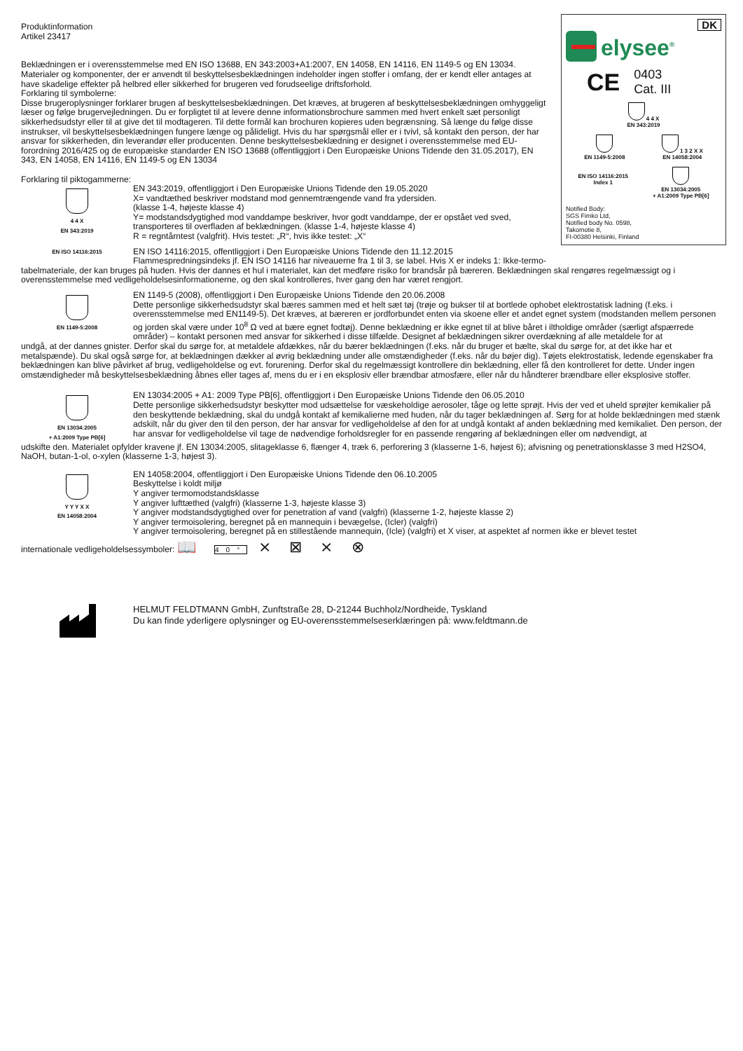DK
elysee<sup>®</sup>
CE 0403
Cat. III
4 4 X
EN 343:2019
EN 1149-5:2008 1 3 2 X X
EN 14058:2004
EN ISO 14116:2015
Index 1
EN 13034:2005
+ A1:2009 Type PB[6]
Notified Body:
SGS Fimko Ltd,
Notified body No. 0598,
Takomotie 8,
FI-00380 Helsinki, Finland
Produktinformation
Artikel 23417
Beklædningen er i overensstemmelse med EN ISO 13688, EN 343:2003+A1:2007, EN 14058, EN 14116, EN 1149-5 og EN 13034. Materialer og komponenter, der er anvendt til beskyttelsesbeklædningen indeholder ingen stoffer i omfang, der er kendt eller antages at have skadelige effekter på helbred eller sikkerhed for brugeren ved forudseelige driftsforhold.
Forklaring til symbolerne:
Disse brugeroplysninger forklarer brugen af beskyttelsesbeklædningen. Det kræves, at brugeren af beskyttelsesbeklædningen omhyggeligt læser og følge brugervejledningen. Du er forpligtet til at levere denne informationsbrochure sammen med hvert enkelt sæt personligt sikkerhedsudstyr eller til at give det til modtageren. Til dette formål kan brochuren kopieres uden begrænsning. Så længe du følge disse instrukser, vil beskyttelsesbeklædningen fungere længe og pålideligt. Hvis du har spørgsmål eller er i tvivl, så kontakt den person, der har ansvar for sikkerheden, din leverandør eller producenten. Denne beskyttelsesbeklædning er designet i overensstemmelse med EU-forordning 2016/425 og de europæiske standarder EN ISO 13688 (offentliggjort i Den Europæiske Unions Tidende den 31.05.2017), EN 343, EN 14058, EN 14116, EN 1149-5 og EN 13034
Forklaring til piktogammerne:
4 4 X
EN 343:2019
EN 343:2019, offentliggjort i Den Europæiske Unions Tidende den 19.05.2020
X= vandtæthed beskriver modstand mod gennemtrængende vand fra ydersiden.
(klasse 1-4, højeste klasse 4)
Y= modstandsdygtighed mod vanddampe beskriver, hvor godt vanddampe, der er opstået ved sved, transporteres til overfladen af beklædningen. (klasse 1-4, højeste klasse 4)
R = regntårntest (valgfrit). Hvis testet: „R“, hvis ikke testet: „X“
EN ISO 14116:2015
EN ISO 14116:2015, offentliggjort i Den Europæiske Unions Tidende den 11.12.2015
Flammespredningsindeks jf. EN ISO 14116 har niveauerne fra 1 til 3, se label. Hvis X er indeks 1: Ikke-termo-
tabelmateriale, der kan bruges på huden. Hvis der dannes et hul i materialet, kan det medføre risiko for brandsår på bæreren. Beklædningen skal rengøres regelmæssigt og i overensstemmelse med vedligeholdelsesinformationerne, og den skal kontrolleres, hver gang den har været rengjort.
EN 1149-5:2008
EN 1149-5 (2008), offentliggjort i Den Europæiske Unions Tidende den 20.06.2008
Dette personlige sikkerhedsudstyr skal bæres sammen med et helt sæt tøj (trøje og bukser til at bortlede ophobet elektrostatisk ladning (f.eks. i overensstemmelse med EN1149-5). Det kræves, at bæreren er jordforbundet enten via skoene eller et andet egnet system (modstanden mellem personen og jorden skal være under 10<sup>8</sup> Ω ved at bære egnet fodtøj). Denne beklædning er ikke egnet til at blive båret i iltholdige områder (særligt afspærrede områder) – kontakt personen med ansvar for sikkerhed i disse tilfælde. Designet af beklædningen sikrer overdækning af alle metaldele for at
undgå, at der dannes gnister. Derfor skal du sørge for, at metaldele afdækkes, når du bærer beklædningen (f.eks. når du bruger et bælte, skal du sørge for, at det ikke har et metalspænde). Du skal også sørge for, at beklædningen dækker al øvrig beklædning under alle omstændigheder (f.eks. når du bøjer dig). Tøjets elektrostatisk, ledende egenskaber fra beklædningen kan blive påvirket af brug, vedligeholdelse og evt. forurening. Derfor skal du regelmæssigt kontrollere din beklædning, eller få den kontrolleret for dette. Under ingen omstændigheder må beskyttelsesbeklædning åbnes eller tages af, mens du er i en eksplosiv eller brændbar atmosfære, eller når du håndterer brændbare eller eksplosive stoffer.
EN 13034:2005
+ A1:2009 Type PB[6]
EN 13034:2005 + A1: 2009 Type PB[6], offentliggjort i Den Europæiske Unions Tidende den 06.05.2010
Dette personlige sikkerhedsudstyr beskytter mod udsættelse for væskeholdige aerosoler, tåge og lette sprøjt. Hvis der ved et uheld sprøjter kemikalier på den beskyttende beklædning, skal du undgå kontakt af kemikalierne med huden, når du tager beklædningen af. Sørg for at holde beklædningen med stænk adskilt, når du giver den til den person, der har ansvar for vedligeholdelse af den for at undgå kontakt af anden beklædning med kemikaliet. Den person, der har ansvar for vedligeholdelse vil tage de nødvendige forholdsregler for en passende rengøring af beklædningen eller om nødvendigt, at
udskifte den. Materialet opfylder kravene jf. EN 13034:2005, slitageklasse 6, flænger 4, træk 6, perforering 3 (klasserne 1-6, højest 6); afvisning og penetrationsklasse 3 med H2SO4, NaOH, butan-1-ol, o-xylen (klasserne 1-3, højest 3).
Y Y Y X X
EN 14058:2004
EN 14058:2004, offentliggjort i Den Europæiske Unions Tidende den 06.10.2005
Beskyttelse i koldt miljø
Y angiver termomodstandsklasse
Y angiver lufttæthed (valgfri) (klasserne 1-3, højeste klasse 3)
Y angiver modstandsdygtighed over for penetration af vand (valgfri) (klasserne 1-2, højeste klasse 2)
Y angiver termoisolering, beregnet på en mannequin i bevægelse, (Icler) (valgfri)
Y angiver termoisolering, beregnet på en stillestående mannequin, (Icle) (valgfri) et X viser, at aspektet af normen ikke er blevet testet
internationale vedligeholdelsessymboler: 📖 40° ⨯ ⊠ ⨯ ⊗
HELMUT FELDTMANN GmbH, Zunftstraße 28, D-21244 Buchholz/Nordheide, Tyskland
Du kan finde yderligere oplysninger og EU-overensstemmelseserklæringen på: www.feldtmann.de